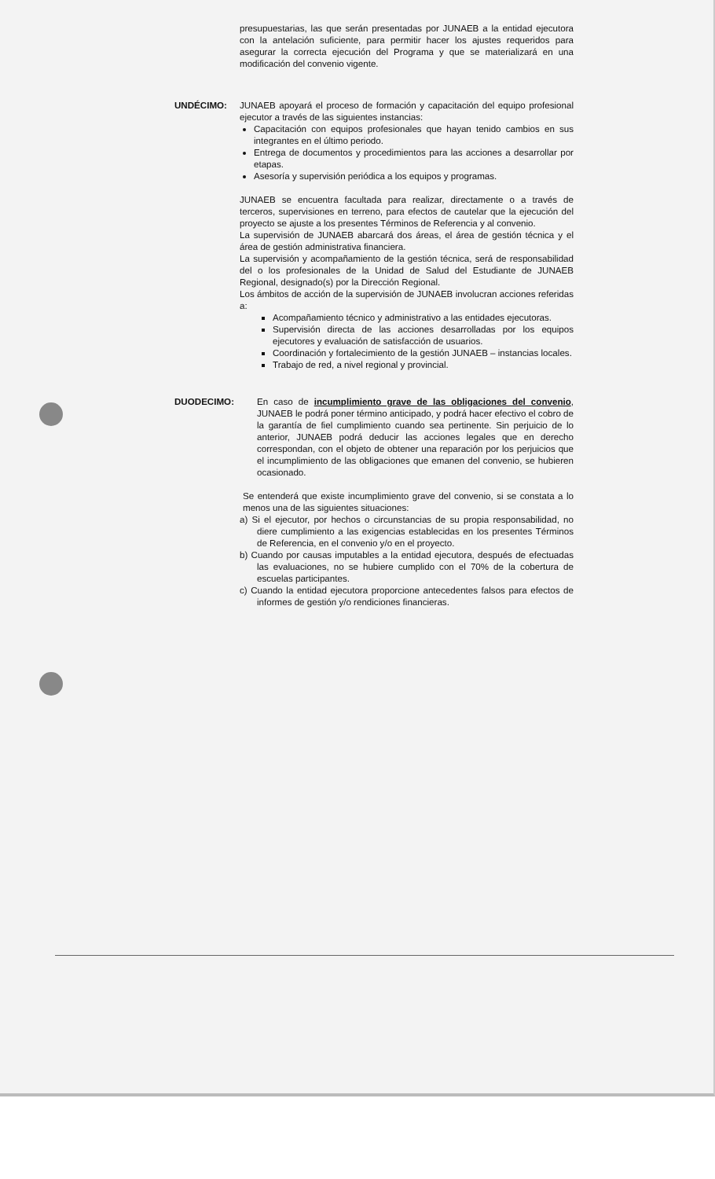presupuestarias, las que serán presentadas por JUNAEB a la entidad ejecutora con la antelación suficiente, para permitir hacer los ajustes requeridos para asegurar la correcta ejecución del Programa y que se materializará en una modificación del convenio vigente.
UNDÉCIMO: JUNAEB apoyará el proceso de formación y capacitación del equipo profesional ejecutor a través de las siguientes instancias:
Capacitación con equipos profesionales que hayan tenido cambios en sus integrantes en el último periodo.
Entrega de documentos y procedimientos para las acciones a desarrollar por etapas.
Asesoría y supervisión periódica a los equipos y programas.
JUNAEB se encuentra facultada para realizar, directamente o a través de terceros, supervisiones en terreno, para efectos de cautelar que la ejecución del proyecto se ajuste a los presentes Términos de Referencia y al convenio.
La supervisión de JUNAEB abarcará dos áreas, el área de gestión técnica y el área de gestión administrativa financiera.
La supervisión y acompañamiento de la gestión técnica, será de responsabilidad del o los profesionales de la Unidad de Salud del Estudiante de JUNAEB Regional, designado(s) por la Dirección Regional.
Los ámbitos de acción de la supervisión de JUNAEB involucran acciones referidas a:
Acompañamiento técnico y administrativo a las entidades ejecutoras.
Supervisión directa de las acciones desarrolladas por los equipos ejecutores y evaluación de satisfacción de usuarios.
Coordinación y fortalecimiento de la gestión JUNAEB – instancias locales.
Trabajo de red, a nivel regional y provincial.
DUODECIMO: En caso de incumplimiento grave de las obligaciones del convenio, JUNAEB le podrá poner término anticipado, y podrá hacer efectivo el cobro de la garantía de fiel cumplimiento cuando sea pertinente. Sin perjuicio de lo anterior, JUNAEB podrá deducir las acciones legales que en derecho correspondan, con el objeto de obtener una reparación por los perjuicios que el incumplimiento de las obligaciones que emanen del convenio, se hubieren ocasionado.
Se entenderá que existe incumplimiento grave del convenio, si se constata a lo menos una de las siguientes situaciones:
a) Si el ejecutor, por hechos o circunstancias de su propia responsabilidad, no diere cumplimiento a las exigencias establecidas en los presentes Términos de Referencia, en el convenio y/o en el proyecto.
b) Cuando por causas imputables a la entidad ejecutora, después de efectuadas las evaluaciones, no se hubiere cumplido con el 70% de la cobertura de escuelas participantes.
c) Cuando la entidad ejecutora proporcione antecedentes falsos para efectos de informes de gestión y/o rendiciones financieras.